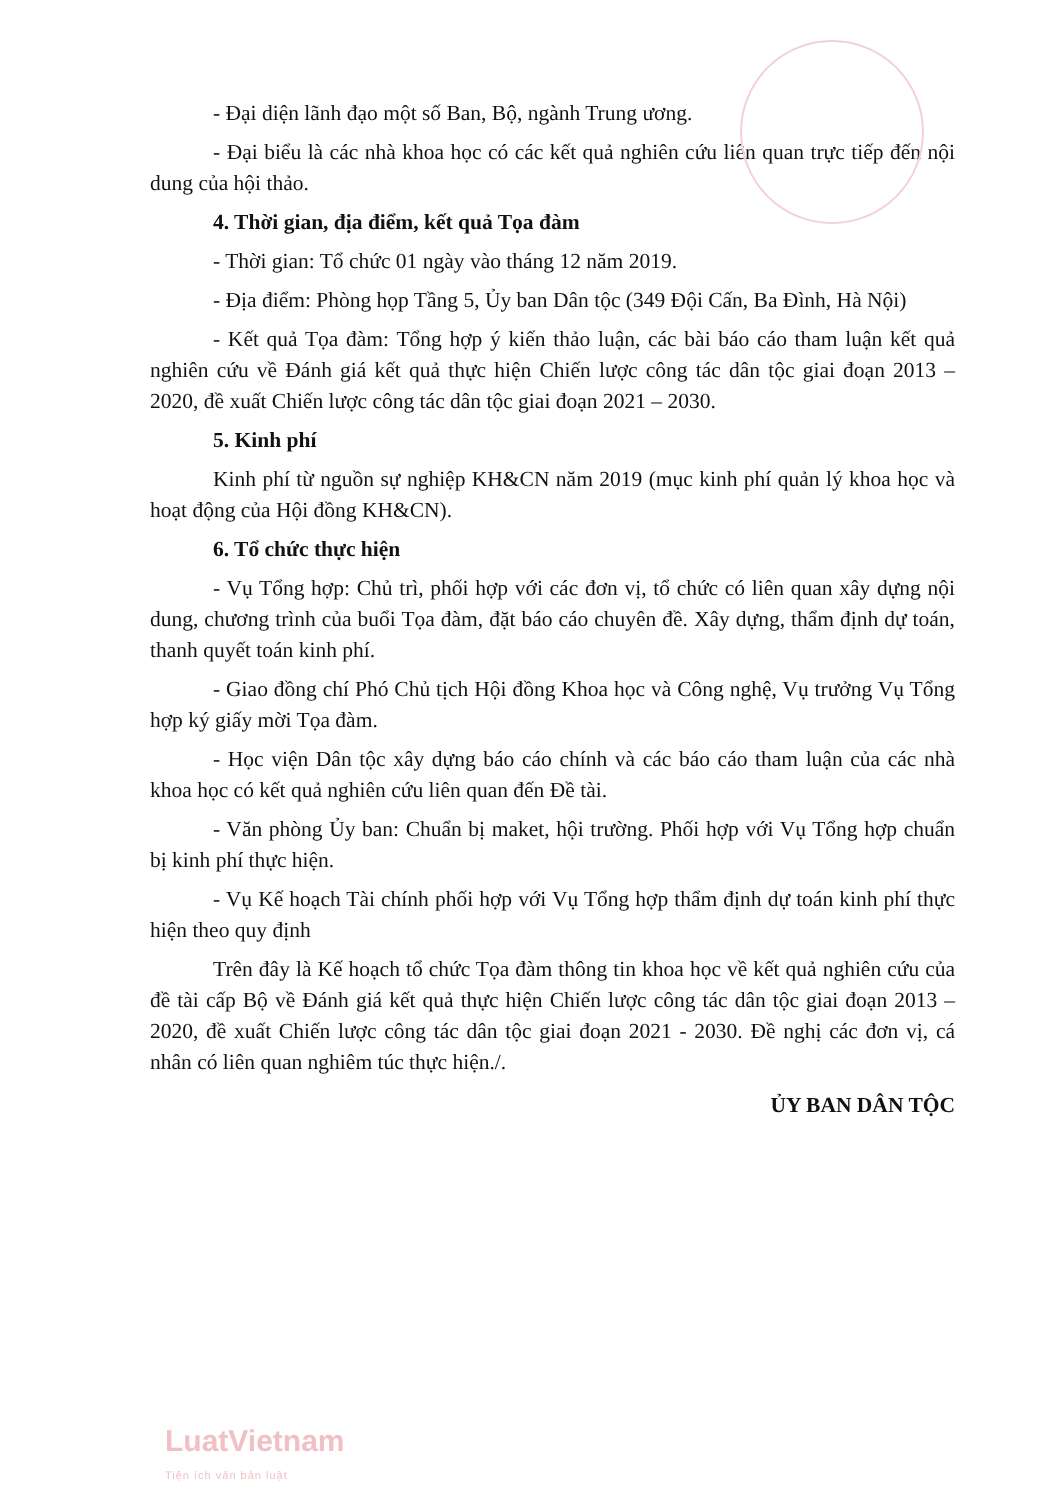- Đại diện lãnh đạo một số Ban, Bộ, ngành Trung ương.
- Đại biểu là các nhà khoa học có các kết quả nghiên cứu liên quan trực tiếp đến nội dung của hội thảo.
4. Thời gian, địa điểm, kết quả Tọa đàm
- Thời gian: Tổ chức 01 ngày vào tháng 12 năm 2019.
- Địa điểm: Phòng họp Tầng 5, Ủy ban Dân tộc (349 Đội Cấn, Ba Đình, Hà Nội)
- Kết quả Tọa đàm: Tổng hợp ý kiến thảo luận, các bài báo cáo tham luận kết quả nghiên cứu về Đánh giá kết quả thực hiện Chiến lược công tác dân tộc giai đoạn 2013 – 2020, đề xuất Chiến lược công tác dân tộc giai đoạn 2021 – 2030.
5. Kinh phí
Kinh phí từ nguồn sự nghiệp KH&CN năm 2019 (mục kinh phí quản lý khoa học và hoạt động của Hội đồng KH&CN).
6. Tổ chức thực hiện
- Vụ Tổng hợp: Chủ trì, phối hợp với các đơn vị, tổ chức có liên quan xây dựng nội dung, chương trình của buổi Tọa đàm, đặt báo cáo chuyên đề. Xây dựng, thẩm định dự toán, thanh quyết toán kinh phí.
- Giao đồng chí Phó Chủ tịch Hội đồng Khoa học và Công nghệ, Vụ trưởng Vụ Tổng hợp ký giấy mời Tọa đàm.
- Học viện Dân tộc xây dựng báo cáo chính và các báo cáo tham luận của các nhà khoa học có kết quả nghiên cứu liên quan đến Đề tài.
- Văn phòng Ủy ban: Chuẩn bị maket, hội trường. Phối hợp với Vụ Tổng hợp chuẩn bị kinh phí thực hiện.
- Vụ Kế hoạch Tài chính phối hợp với Vụ Tổng hợp thẩm định dự toán kinh phí thực hiện theo quy định
Trên đây là Kế hoạch tổ chức Tọa đàm thông tin khoa học về kết quả nghiên cứu của đề tài cấp Bộ về Đánh giá kết quả thực hiện Chiến lược công tác dân tộc giai đoạn 2013 – 2020, đề xuất Chiến lược công tác dân tộc giai đoạn 2021 - 2030. Đề nghị các đơn vị, cá nhân có liên quan nghiêm túc thực hiện./.
ỦY BAN DÂN TỘC
LuatVietnam
Tiện ích văn bản luật